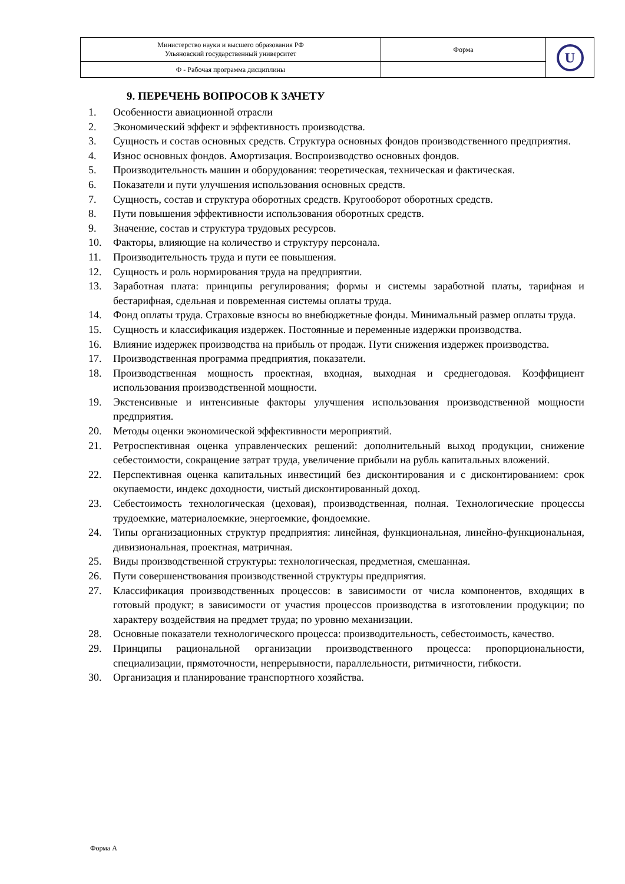| Министерство науки и высшего образования РФ Ульяновский государственный университет | Форма | U |
| Ф - Рабочая программа дисциплины | | |
9. ПЕРЕЧЕНЬ ВОПРОСОВ К ЗАЧЕТУ
1. Особенности авиационной отрасли
2. Экономический эффект и эффективность производства.
3. Сущность и состав основных средств. Структура основных фондов производственного предприятия.
4. Износ основных фондов. Амортизация. Воспроизводство основных фондов.
5. Производительность машин и оборудования: теоретическая, техническая и фактическая.
6. Показатели и пути улучшения использования основных средств.
7. Сущность, состав и структура оборотных средств. Кругооборот оборотных средств.
8. Пути повышения эффективности использования оборотных средств.
9. Значение, состав и структура трудовых ресурсов.
10. Факторы, влияющие на количество и структуру персонала.
11. Производительность труда и пути ее повышения.
12. Сущность и роль нормирования труда на предприятии.
13. Заработная плата: принципы регулирования; формы и системы заработной платы, тарифная и бестарифная, сдельная и повременная системы оплаты труда.
14. Фонд оплаты труда. Страховые взносы во внебюджетные фонды. Минимальный размер оплаты труда.
15. Сущность и классификация издержек. Постоянные и переменные издержки производства.
16. Влияние издержек производства на прибыль от продаж. Пути снижения издержек производства.
17. Производственная программа предприятия, показатели.
18. Производственная мощность проектная, входная, выходная и среднегодовая. Коэффициент использования производственной мощности.
19. Экстенсивные и интенсивные факторы улучшения использования производственной мощности предприятия.
20. Методы оценки экономической эффективности мероприятий.
21. Ретроспективная оценка управленческих решений: дополнительный выход продукции, снижение себестоимости, сокращение затрат труда, увеличение прибыли на рубль капитальных вложений.
22. Перспективная оценка капитальных инвестиций без дисконтирования и с дисконтированием: срок окупаемости, индекс доходности, чистый дисконтированный доход.
23. Себестоимость технологическая (цеховая), производственная, полная. Технологические процессы трудоемкие, материалоемкие, энергоемкие, фондоемкие.
24. Типы организационных структур предприятия: линейная, функциональная, линейно-функциональная, дивизиональная, проектная, матричная.
25. Виды производственной структуры: технологическая, предметная, смешанная.
26. Пути совершенствования производственной структуры предприятия.
27. Классификация производственных процессов: в зависимости от числа компонентов, входящих в готовый продукт; в зависимости от участия процессов производства в изготовлении продукции; по характеру воздействия на предмет труда; по уровню механизации.
28. Основные показатели технологического процесса: производительность, себестоимость, качество.
29. Принципы рациональной организации производственного процесса: пропорциональности, специализации, прямоточности, непрерывности, параллельности, ритмичности, гибкости.
30. Организация и планирование транспортного хозяйства.
Форма А